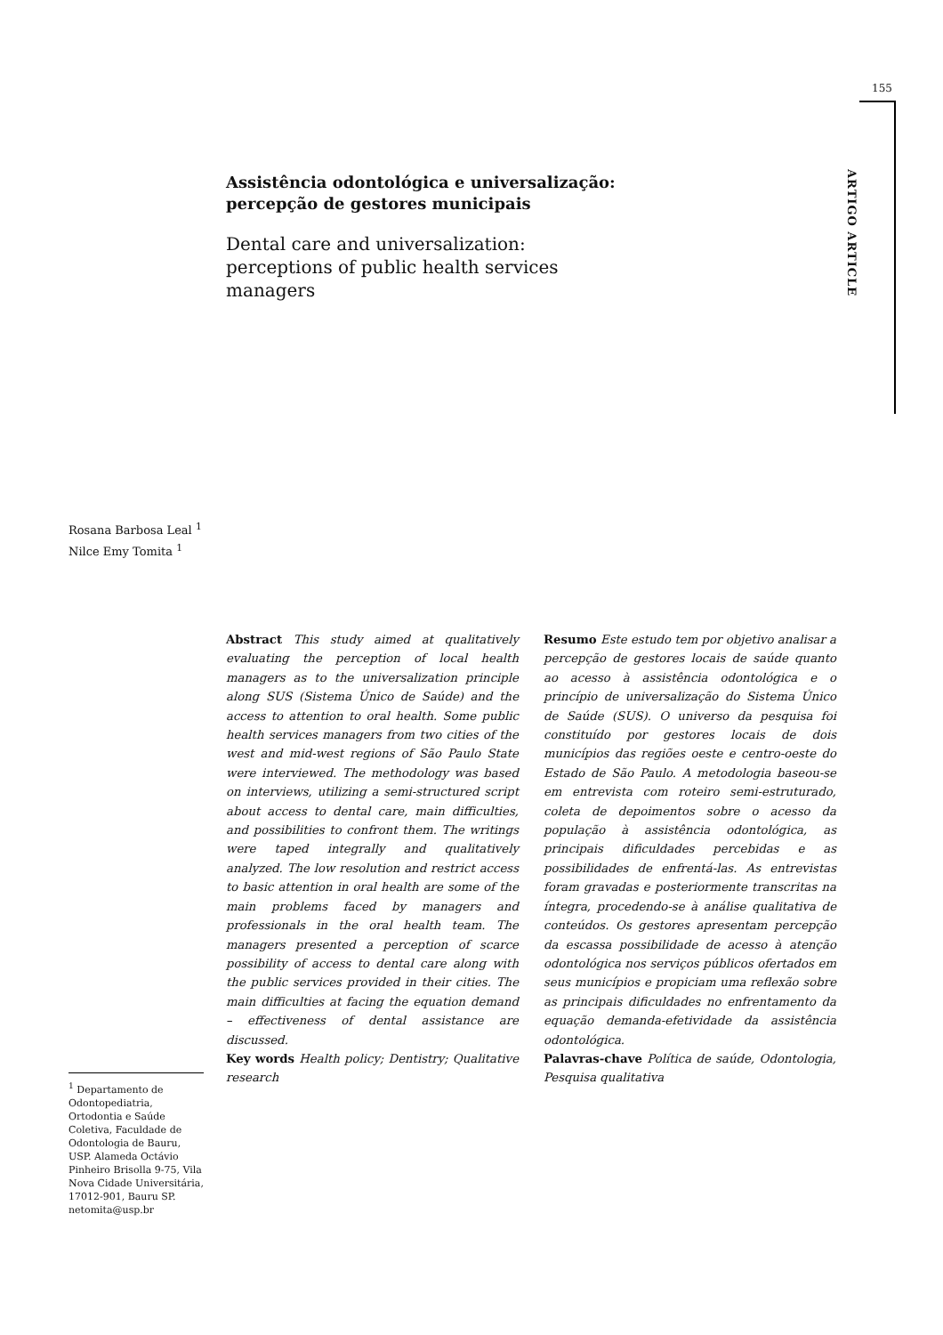155
ARTIGO ARTICLE
Assistência odontológica e universalização: percepção de gestores municipais
Dental care and universalization: perceptions of public health services managers
Rosana Barbosa Leal <sup>1</sup>
Nilce Emy Tomita <sup>1</sup>
Abstract This study aimed at qualitatively evaluating the perception of local health managers as to the universalization principle along SUS (Sistema Único de Saúde) and the access to attention to oral health. Some public health services managers from two cities of the west and mid-west regions of São Paulo State were interviewed. The methodology was based on interviews, utilizing a semi-structured script about access to dental care, main difficulties, and possibilities to confront them. The writings were taped integrally and qualitatively analyzed. The low resolution and restrict access to basic attention in oral health are some of the main problems faced by managers and professionals in the oral health team. The managers presented a perception of scarce possibility of access to dental care along with the public services provided in their cities. The main difficulties at facing the equation demand – effectiveness of dental assistance are discussed.
Key words Health policy; Dentistry; Qualitative research
Resumo Este estudo tem por objetivo analisar a percepção de gestores locais de saúde quanto ao acesso à assistência odontológica e o princípio de universalização do Sistema Único de Saúde (SUS). O universo da pesquisa foi constituído por gestores locais de dois municípios das regiões oeste e centro-oeste do Estado de São Paulo. A metodologia baseou-se em entrevista com roteiro semi-estruturado, coleta de depoimentos sobre o acesso da população à assistência odontológica, as principais dificuldades percebidas e as possibilidades de enfrentá-las. As entrevistas foram gravadas e posteriormente transcritas na íntegra, procedendo-se à análise qualitativa de conteúdos. Os gestores apresentam percepção da escassa possibilidade de acesso à atenção odontológica nos serviços públicos ofertados em seus municípios e propiciam uma reflexão sobre as principais dificuldades no enfrentamento da equação demanda-efetividade da assistência odontológica.
Palavras-chave Política de saúde, Odontologia, Pesquisa qualitativa
<sup>1</sup> Departamento de Odontopediatria, Ortodontia e Saúde Coletiva, Faculdade de Odontologia de Bauru, USP. Alameda Octávio Pinheiro Brisolla 9-75, Vila Nova Cidade Universitária, 17012-901, Bauru SP. netomita@usp.br